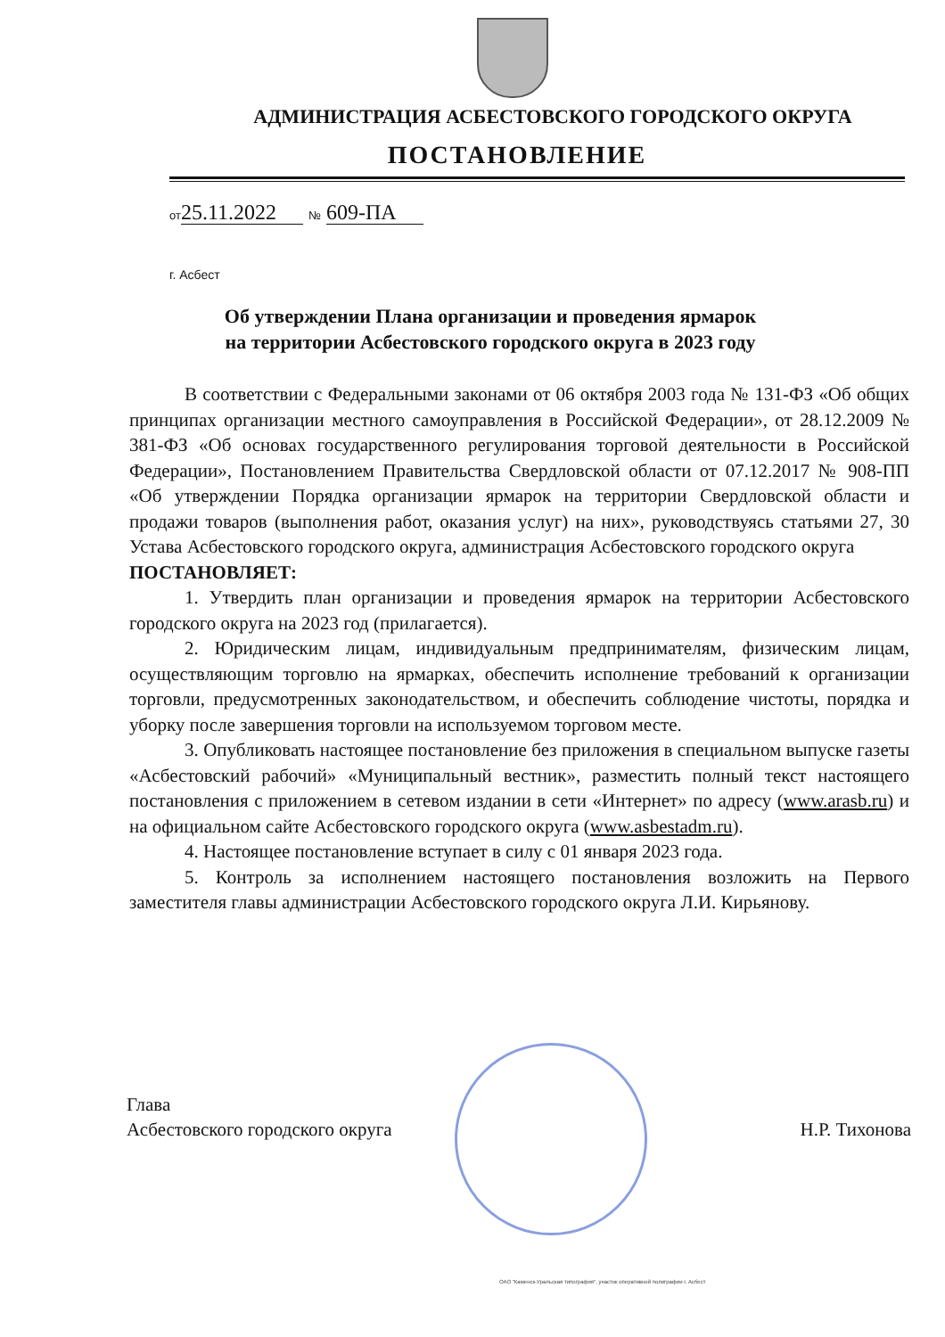АДМИНИСТРАЦИЯ АСБЕСТОВСКОГО ГОРОДСКОГО ОКРУГА
ПОСТАНОВЛЕНИЕ
от 25.11.2022 № 609-ПА
г. Асбест
Об утверждении Плана организации и проведения ярмарок
на территории Асбестовского городского округа в 2023 году
В соответствии с Федеральными законами от 06 октября 2003 года № 131-ФЗ «Об общих принципах организации местного самоуправления в Российской Федерации», от 28.12.2009 № 381-ФЗ «Об основах государственного регулирования торговой деятельности в Российской Федерации», Постановлением Правительства Свердловской области от 07.12.2017 № 908-ПП «Об утверждении Порядка организации ярмарок на территории Свердловской области и продажи товаров (выполнения работ, оказания услуг) на них», руководствуясь статьями 27, 30 Устава Асбестовского городского округа, администрация Асбестовского городского округа
ПОСТАНОВЛЯЕТ:
1. Утвердить план организации и проведения ярмарок на территории Асбестовского городского округа на 2023 год (прилагается).
2. Юридическим лицам, индивидуальным предпринимателям, физическим лицам, осуществляющим торговлю на ярмарках, обеспечить исполнение требований к организации торговли, предусмотренных законодательством, и обеспечить соблюдение чистоты, порядка и уборку после завершения торговли на используемом торговом месте.
3. Опубликовать настоящее постановление без приложения в специальном выпуске газеты «Асбестовский рабочий» «Муниципальный вестник», разместить полный текст настоящего постановления с приложением в сетевом издании в сети «Интернет» по адресу (www.arasb.ru) и на официальном сайте Асбестовского городского округа (www.asbestadm.ru).
4. Настоящее постановление вступает в силу с 01 января 2023 года.
5. Контроль за исполнением настоящего постановления возложить на Первого заместителя главы администрации Асбестовского городского округа Л.И. Кирьянову.
Глава
Асбестовского городского округа
Н.Р. Тихонова
ОАО "Каменск-Уральская типография", участок оперативной полиграфии г. Асбест